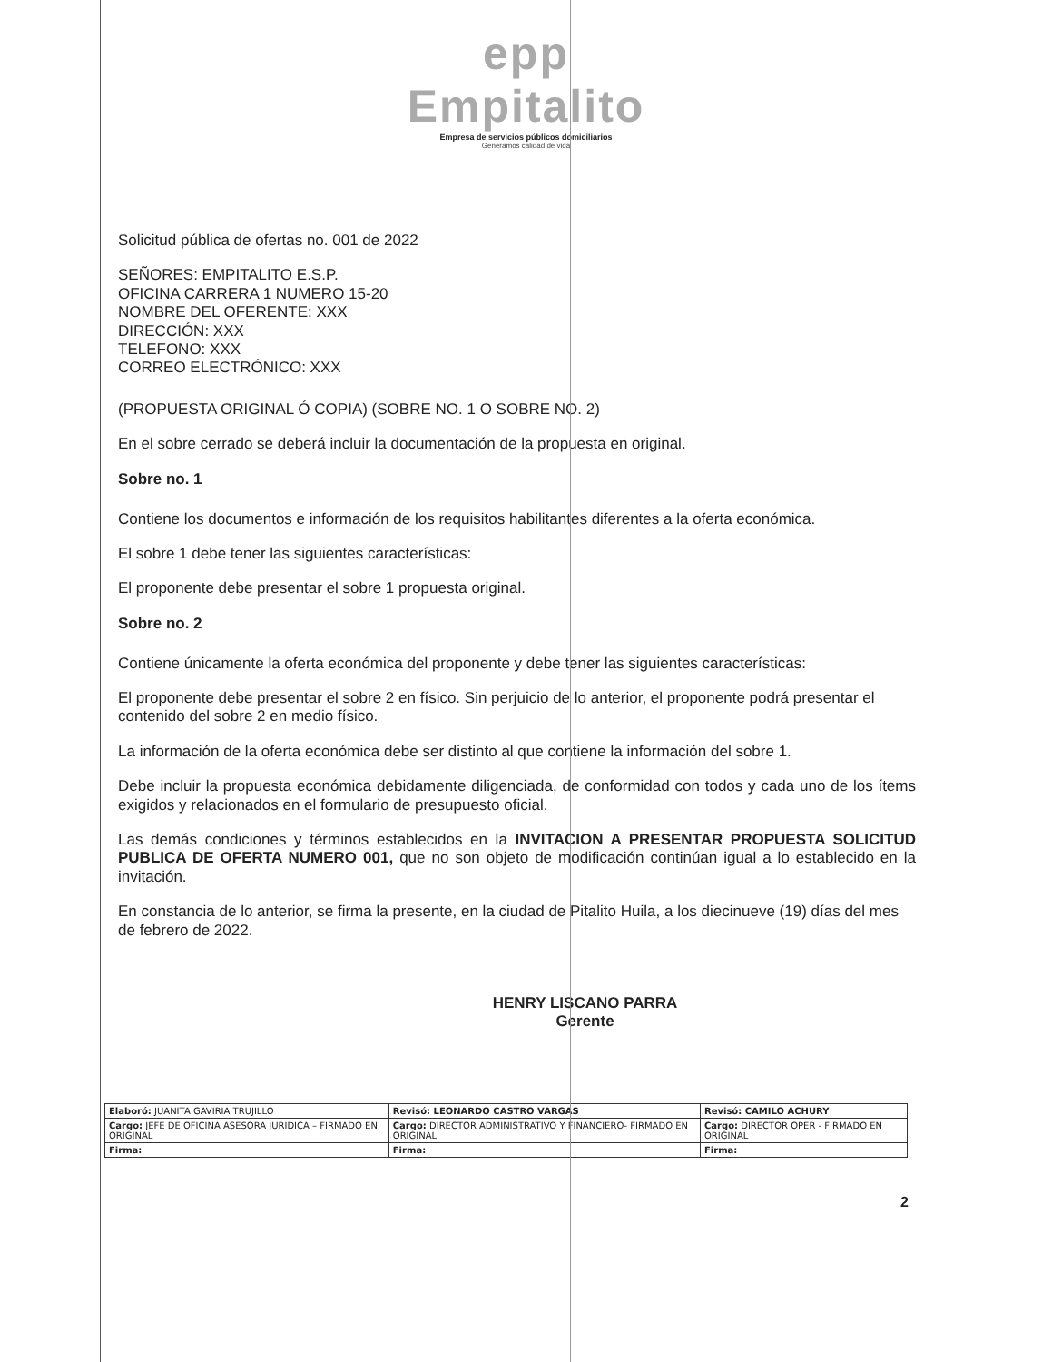epp
Empitalito
Empresa de servicios públicos domiciliarios
Generamos calidad de vida
Solicitud pública de ofertas no. 001 de 2022
SEÑORES: EMPITALITO E.S.P.
OFICINA CARRERA 1 NUMERO 15-20
NOMBRE DEL OFERENTE: XXX
DIRECCIÓN: XXX
TELEFONO: XXX
CORREO ELECTRÓNICO: XXX
(PROPUESTA ORIGINAL Ó COPIA) (SOBRE NO. 1 O SOBRE NO. 2)
En el sobre cerrado se deberá incluir la documentación de la propuesta en original.
Sobre no. 1
Contiene los documentos e información de los requisitos habilitantes diferentes a la oferta económica.
El sobre 1 debe tener las siguientes características:
El proponente debe presentar el sobre 1 propuesta original.
Sobre no. 2
Contiene únicamente la oferta económica del proponente y debe tener las siguientes características:
El proponente debe presentar el sobre 2 en físico. Sin perjuicio de lo anterior, el proponente podrá presentar el contenido del sobre 2 en medio físico.
La información de la oferta económica debe ser distinto al que contiene la información del sobre 1.
Debe incluir la propuesta económica debidamente diligenciada, de conformidad con todos y cada uno de los ítems exigidos y relacionados en el formulario de presupuesto oficial.
Las demás condiciones y términos establecidos en la INVITACION A PRESENTAR PROPUESTA SOLICITUD PUBLICA DE OFERTA NUMERO 001, que no son objeto de modificación continúan igual a lo establecido en la invitación.
En constancia de lo anterior, se firma la presente, en la ciudad de Pitalito Huila, a los diecinueve (19) días del mes de febrero de 2022.
HENRY LISCANO PARRA
Gerente
2
| Elaboró: JUANITA GAVIRIA TRUJILLO | Revisó: LEONARDO CASTRO VARGAS | Revisó: CAMILO ACHURY |
| Cargo: JEFE DE OFICINA ASESORA JURIDICA – FIRMADO EN ORIGINAL | Cargo: DIRECTOR ADMINISTRATIVO Y FINANCIERO- FIRMADO EN ORIGINAL | Cargo: DIRECTOR OPER - FIRMADO EN ORIGINAL |
| Firma: | Firma: | Firma: |